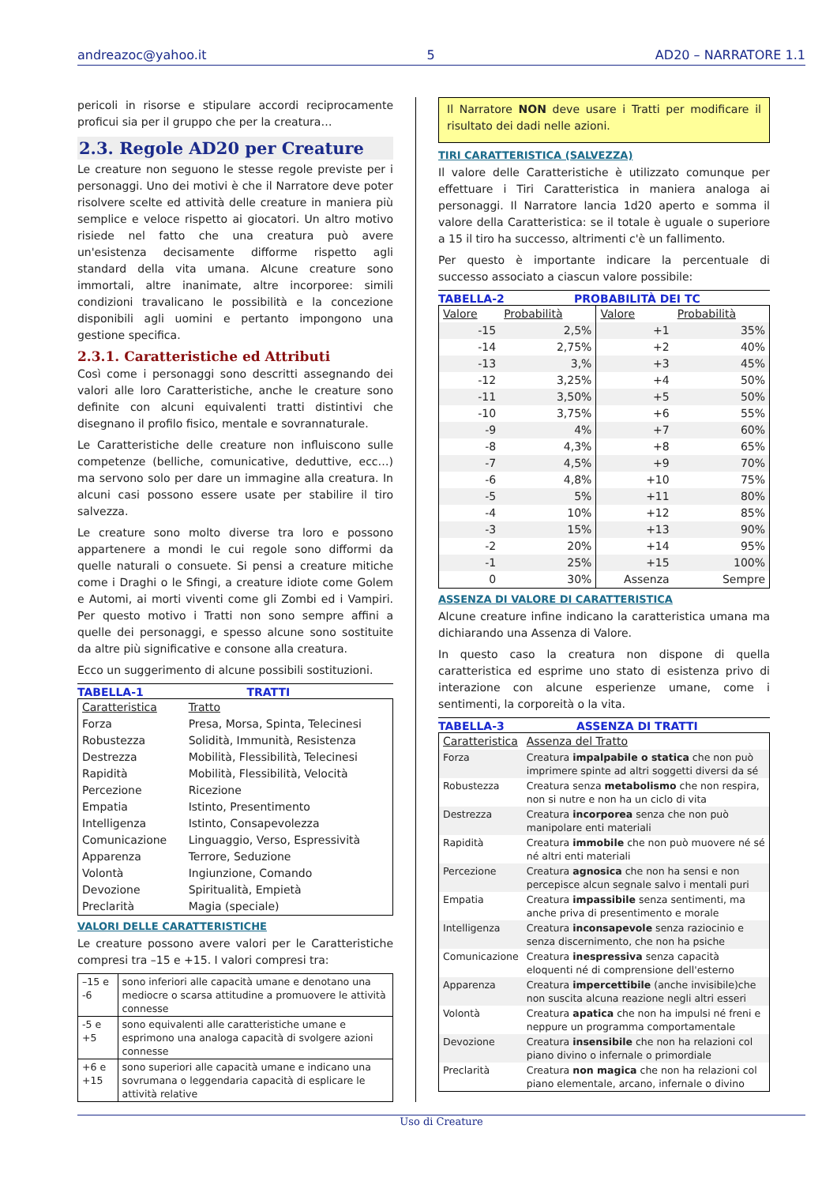andreazoc@yahoo.it 5 AD20 – NARRATORE 1.1
pericoli in risorse e stipulare accordi reciprocamente proficui sia per il gruppo che per la creatura…
2.3. Regole AD20 per Creature
Le creature non seguono le stesse regole previste per i personaggi. Uno dei motivi è che il Narratore deve poter risolvere scelte ed attività delle creature in maniera più semplice e veloce rispetto ai giocatori. Un altro motivo risiede nel fatto che una creatura può avere un'esistenza decisamente difforme rispetto agli standard della vita umana. Alcune creature sono immortali, altre inanimate, altre incorporee: simili condizioni travalicano le possibilità e la concezione disponibili agli uomini e pertanto impongono una gestione specifica.
2.3.1. Caratteristiche ed Attributi
Così come i personaggi sono descritti assegnando dei valori alle loro Caratteristiche, anche le creature sono definite con alcuni equivalenti tratti distintivi che disegnano il profilo fisico, mentale e sovrannaturale.
Le Caratteristiche delle creature non influiscono sulle competenze (belliche, comunicative, deduttive, ecc…) ma servono solo per dare un immagine alla creatura. In alcuni casi possono essere usate per stabilire il tiro salvezza.
Le creature sono molto diverse tra loro e possono appartenere a mondi le cui regole sono difformi da quelle naturali o consuete. Si pensi a creature mitiche come i Draghi o le Sfingi, a creature idiote come Golem e Automi, ai morti viventi come gli Zombi ed i Vampiri. Per questo motivo i Tratti non sono sempre affini a quelle dei personaggi, e spesso alcune sono sostituite da altre più significative e consone alla creatura.
Ecco un suggerimento di alcune possibili sostituzioni.
TABELLA-1 TRATTI
| Caratteristica | Tratto |
| --- | --- |
| Forza | Presa, Morsa, Spinta, Telecinesi |
| Robustezza | Solidità, Immunità, Resistenza |
| Destrezza | Mobilità, Flessibilità, Telecinesi |
| Rapidità | Mobilità, Flessibilità, Velocità |
| Percezione | Ricezione |
| Empatia | Istinto, Presentimento |
| Intelligenza | Istinto, Consapevolezza |
| Comunicazione | Linguaggio, Verso, Espressività |
| Apparenza | Terrore, Seduzione |
| Volontà | Ingiunzione, Comando |
| Devozione | Spiritualità, Empietà |
| Preclarità | Magia (speciale) |
VALORI DELLE CARATTERISTICHE
Le creature possono avere valori per le Caratteristiche compresi tra –15 e +15. I valori compresi tra:
| –15 e -6 | sono inferiori alle capacità umane e denotano una mediocre o scarsa attitudine a promuovere le attività connesse |
| -5 e +5 | sono equivalenti alle caratteristiche umane e esprimono una analoga capacità di svolgere azioni connesse |
| +6 e +15 | sono superiori alle capacità umane e indicano una sovrumana o leggendaria capacità di esplicare le attività relative |
Il Narratore NON deve usare i Tratti per modificare il risultato dei dadi nelle azioni.
TIRI CARATTERISTICA (SALVEZZA)
Il valore delle Caratteristiche è utilizzato comunque per effettuare i Tiri Caratteristica in maniera analoga ai personaggi. Il Narratore lancia 1d20 aperto e somma il valore della Caratteristica: se il totale è uguale o superiore a 15 il tiro ha successo, altrimenti c'è un fallimento.
Per questo è importante indicare la percentuale di successo associato a ciascun valore possibile:
TABELLA-2 PROBABILITÀ DEI TC
| Valore | Probabilità | Valore | Probabilità |
| --- | --- | --- | --- |
| -15 | 2,5% | +1 | 35% |
| -14 | 2,75% | +2 | 40% |
| -13 | 3,% | +3 | 45% |
| -12 | 3,25% | +4 | 50% |
| -11 | 3,50% | +5 | 50% |
| -10 | 3,75% | +6 | 55% |
| -9 | 4% | +7 | 60% |
| -8 | 4,3% | +8 | 65% |
| -7 | 4,5% | +9 | 70% |
| -6 | 4,8% | +10 | 75% |
| -5 | 5% | +11 | 80% |
| -4 | 10% | +12 | 85% |
| -3 | 15% | +13 | 90% |
| -2 | 20% | +14 | 95% |
| -1 | 25% | +15 | 100% |
| 0 | 30% | Assenza | Sempre |
ASSENZA DI VALORE DI CARATTERISTICA
Alcune creature infine indicano la caratteristica umana ma dichiarando una Assenza di Valore.
In questo caso la creatura non dispone di quella caratteristica ed esprime uno stato di esistenza privo di interazione con alcune esperienze umane, come i sentimenti, la corporeità o la vita.
TABELLA-3 ASSENZA DI TRATTI
| Caratteristica | Assenza del Tratto |
| --- | --- |
| Forza | Creatura impalpabile o statica che non può imprimere spinte ad altri soggetti diversi da sé |
| Robustezza | Creatura senza metabolismo che non respira, non si nutre e non ha un ciclo di vita |
| Destrezza | Creatura incorporea senza che non può manipolare enti materiali |
| Rapidità | Creatura immobile che non può muovere né sé né altri enti materiali |
| Percezione | Creatura agnosica che non ha sensi e non percepisce alcun segnale salvo i mentali puri |
| Empatia | Creatura impassibile senza sentimenti, ma anche priva di presentimento e morale |
| Intelligenza | Creatura inconsapevole senza raziocinio e senza discernimento, che non ha psiche |
| Comunicazione | Creatura inespressiva senza capacità eloquenti né di comprensione dell'esterno |
| Apparenza | Creatura impercettibile (anche invisibile)che non suscita alcuna reazione negli altri esseri |
| Volontà | Creatura apatica che non ha impulsi né freni e neppure un programma comportamentale |
| Devozione | Creatura insensibile che non ha relazioni col piano divino o infernale o primordiale |
| Preclarità | Creatura non magica che non ha relazioni col piano elementale, arcano, infernale o divino |
Uso di Creature